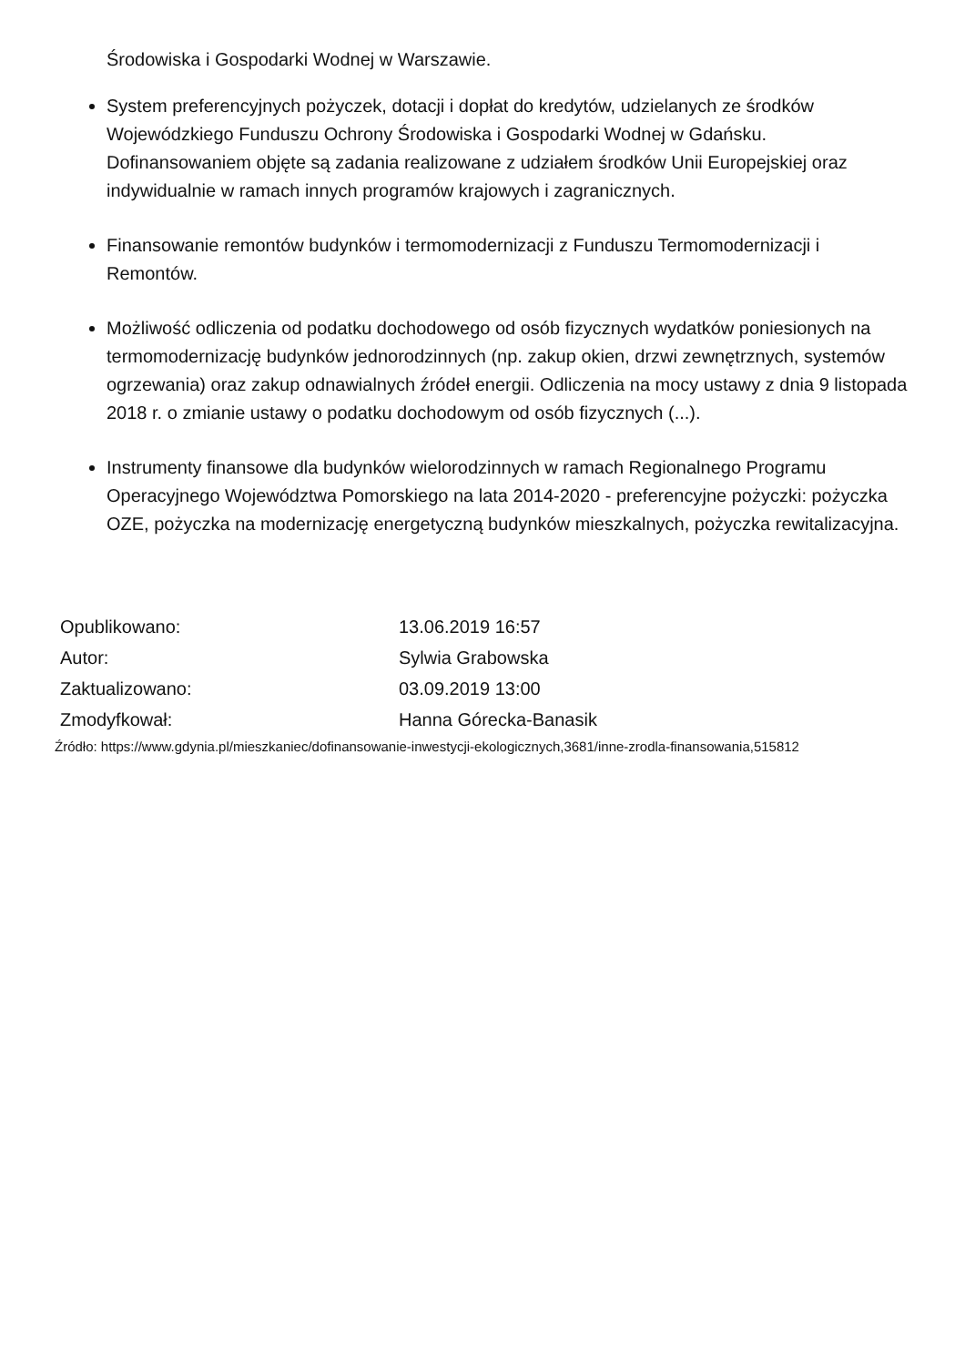Środowiska i Gospodarki Wodnej w Warszawie.
System preferencyjnych pożyczek, dotacji i dopłat do kredytów, udzielanych ze środków Wojewódzkiego Funduszu Ochrony Środowiska i Gospodarki Wodnej w Gdańsku. Dofinansowaniem objęte są zadania realizowane z udziałem środków Unii Europejskiej oraz indywidualnie w ramach innych programów krajowych i zagranicznych.
Finansowanie remontów budynków i termomodernizacji z Funduszu Termomodernizacji i Remontów.
Możliwość odliczenia od podatku dochodowego od osób fizycznych wydatków poniesionych na termomodernizację budynków jednorodzinnych (np. zakup okien, drzwi zewnętrznych, systemów ogrzewania) oraz zakup odnawialnych źródeł energii. Odliczenia na mocy ustawy z dnia 9 listopada 2018 r. o zmianie ustawy o podatku dochodowym od osób fizycznych (...).
Instrumenty finansowe dla budynków wielorodzinnych w ramach Regionalnego Programu Operacyjnego Województwa Pomorskiego na lata 2014-2020 - preferencyjne pożyczki: pożyczka OZE, pożyczka na modernizację energetyczną budynków mieszkalnych, pożyczka rewitalizacyjna.
| Opublikowano: | 13.06.2019 16:57 |
| Autor: | Sylwia Grabowska |
| Zaktualizowano: | 03.09.2019 13:00 |
| Zmodyfkował: | Hanna Górecka-Banasik |
Źródło: https://www.gdynia.pl/mieszkaniec/dofinansowanie-inwestycji-ekologicznych,3681/inne-zrodla-finansowania,515812